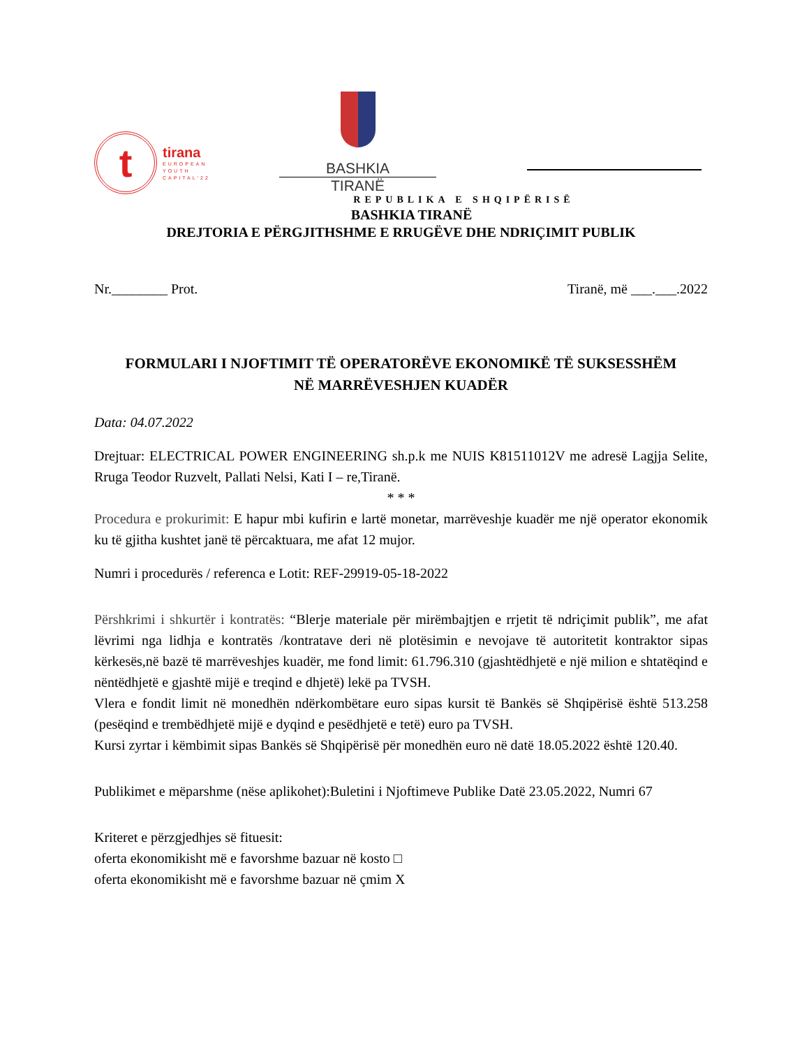t
tirana
EUROPEAN
YOUTH
CAPITAL'22
BASHKIA
TIRANË
REPUBLIKA E SHQIPËRISË
BASHKIA TIRANË
DREJTORIA E PËRGJITHSHME E RRUGËVE DHE NDRIÇIMIT PUBLIK
Nr.________ Prot. Tiranë, më ___.___.2022
FORMULARI I NJOFTIMIT TË OPERATORËVE EKONOMIKË TË SUKSESSHËM
NË MARRËVESHJEN KUADËR
Data: 04.07.2022
Drejtuar: ELECTRICAL POWER ENGINEERING sh.p.k me NUIS K81511012V me adresë Lagjja Selite, Rruga Teodor Ruzvelt, Pallati Nelsi, Kati I – re,Tiranë.
* * *
Procedura e prokurimit: E hapur mbi kufirin e lartë monetar, marrëveshje kuadër me një operator ekonomik ku të gjitha kushtet janë të përcaktuara, me afat 12 mujor.
Numri i procedurës / referenca e Lotit: REF-29919-05-18-2022
Përshkrimi i shkurtër i kontratës: “Blerje materiale për mirëmbajtjen e rrjetit të ndriçimit publik”, me afat lëvrimi nga lidhja e kontratës /kontratave deri në plotësimin e nevojave të autoritetit kontraktor sipas kërkesës,në bazë të marrëveshjes kuadër, me fond limit: 61.796.310 (gjashtëdhjetë e një milion e shtatëqind e nëntëdhjetë e gjashtë mijë e treqind e dhjetë) lekë pa TVSH.
Vlera e fondit limit në monedhën ndërkombëtare euro sipas kursit të Bankës së Shqipërisë është 513.258 (pesëqind e trembëdhjetë mijë e dyqind e pesëdhjetë e tetë) euro pa TVSH.
Kursi zyrtar i këmbimit sipas Bankës së Shqipërisë për monedhën euro në datë 18.05.2022 është 120.40.
Publikimet e mëparshme (nëse aplikohet):Buletini i Njoftimeve Publike Datë 23.05.2022, Numri 67
Kriteret e përzgjedhjes së fituesit:
oferta ekonomikisht më e favorshme bazuar në kosto □
oferta ekonomikisht më e favorshme bazuar në çmim X